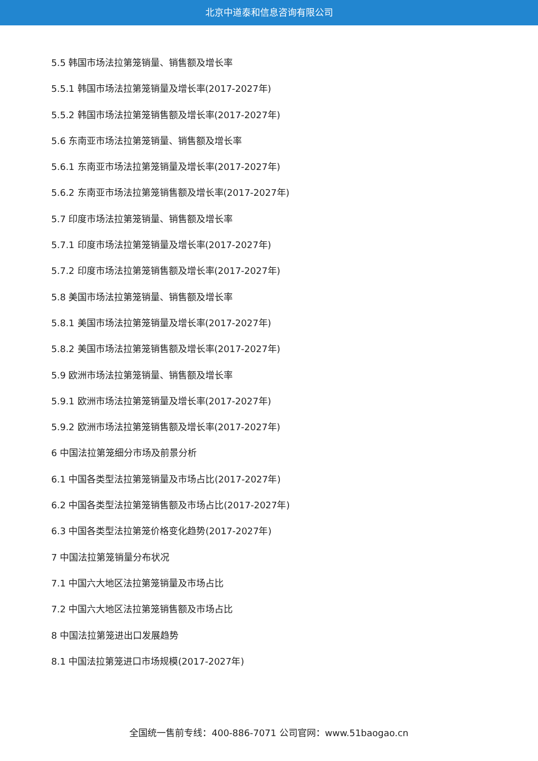北京中道泰和信息咨询有限公司
5.5 韩国市场法拉第笼销量、销售额及增长率
5.5.1 韩国市场法拉第笼销量及增长率(2017-2027年)
5.5.2 韩国市场法拉第笼销售额及增长率(2017-2027年)
5.6 东南亚市场法拉第笼销量、销售额及增长率
5.6.1 东南亚市场法拉第笼销量及增长率(2017-2027年)
5.6.2 东南亚市场法拉第笼销售额及增长率(2017-2027年)
5.7 印度市场法拉第笼销量、销售额及增长率
5.7.1 印度市场法拉第笼销量及增长率(2017-2027年)
5.7.2 印度市场法拉第笼销售额及增长率(2017-2027年)
5.8 美国市场法拉第笼销量、销售额及增长率
5.8.1 美国市场法拉第笼销量及增长率(2017-2027年)
5.8.2 美国市场法拉第笼销售额及增长率(2017-2027年)
5.9 欧洲市场法拉第笼销量、销售额及增长率
5.9.1 欧洲市场法拉第笼销量及增长率(2017-2027年)
5.9.2 欧洲市场法拉第笼销售额及增长率(2017-2027年)
6 中国法拉第笼细分市场及前景分析
6.1 中国各类型法拉第笼销量及市场占比(2017-2027年)
6.2 中国各类型法拉第笼销售额及市场占比(2017-2027年)
6.3 中国各类型法拉第笼价格变化趋势(2017-2027年)
7 中国法拉第笼销量分布状况
7.1 中国六大地区法拉第笼销量及市场占比
7.2 中国六大地区法拉第笼销售额及市场占比
8 中国法拉第笼进出口发展趋势
8.1 中国法拉第笼进口市场规模(2017-2027年)
全国统一售前专线：400-886-7071 公司官网：www.51baogao.cn